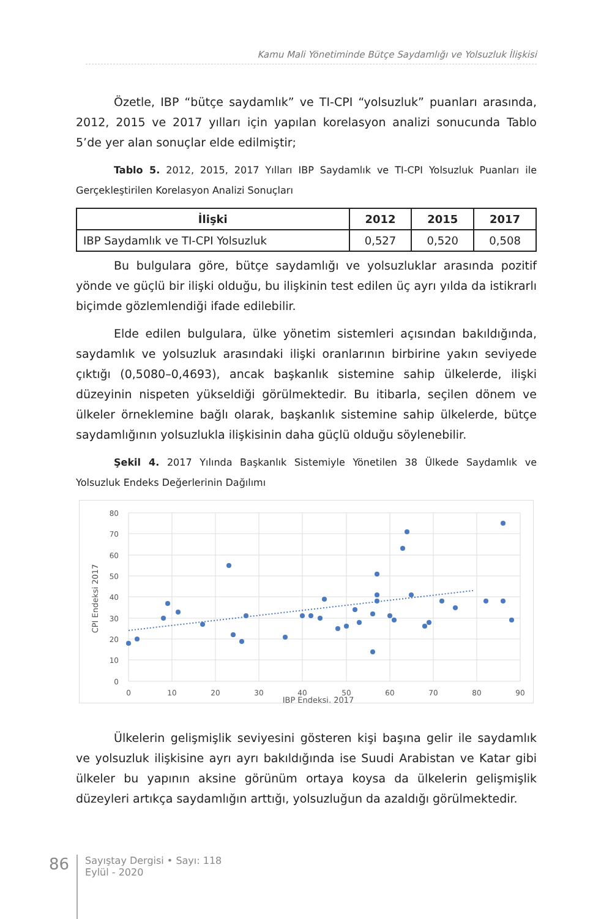Kamu Mali Yönetiminde Bütçe Saydamlığı ve Yolsuzluk İlişkisi
Özetle, IBP “bütçe saydamlık” ve TI-CPI “yolsuzluk” puanları arasında, 2012, 2015 ve 2017 yılları için yapılan korelasyon analizi sonucunda Tablo 5’de yer alan sonuçlar elde edilmiştir;
Tablo 5. 2012, 2015, 2017 Yılları IBP Saydamlık ve TI-CPI Yolsuzluk Puanları ile Gerçekleştirilen Korelasyon Analizi Sonuçları
| İlişki | 2012 | 2015 | 2017 |
| --- | --- | --- | --- |
| IBP Saydamlık ve TI-CPI Yolsuzluk | 0,527 | 0,520 | 0,508 |
Bu bulgulara göre, bütçe saydamlığı ve yolsuzluklar arasında pozitif yönde ve güçlü bir ilişki olduğu, bu ilişkinin test edilen üç ayrı yılda da istikrarlı biçimde gözlemlendiği ifade edilebilir.
Elde edilen bulgulara, ülke yönetim sistemleri açısından bakıldığında, saydamlık ve yolsuzluk arasındaki ilişki oranlarının birbirine yakın seviyede çıktığı (0,5080–0,4693), ancak başkanlık sistemine sahip ülkelerde, ilişki düzeyinin nispeten yükseldiği görülmektedir. Bu itibarla, seçilen dönem ve ülkeler örneklemine bağlı olarak, başkanlık sistemine sahip ülkelerde, bütçe saydamlığının yolsuzlukla ilişkisinin daha güçlü olduğu söylenebilir.
Şekil 4. 2017 Yılında Başkanlık Sistemiyle Yönetilen 38 Ülkede Saydamlık ve Yolsuzluk Endeks Değerlerinin Dağılımı
80
70
60
50
40
30
20
10
0
0
10
20
30
40
50
60
70
80
90
IBP Endeksi, 2017
CPI Endeksi 2017
Ülkelerin gelişmişlik seviyesini gösteren kişi başına gelir ile saydamlık ve yolsuzluk ilişkisine ayrı ayrı bakıldığında ise Suudi Arabistan ve Katar gibi ülkeler bu yapının aksine görünüm ortaya koysa da ülkelerin gelişmişlik düzeyleri artıkça saydamlığın arttığı, yolsuzluğun da azaldığı görülmektedir.
86
Sayıştay Dergisi • Sayı: 118
Eylül - 2020